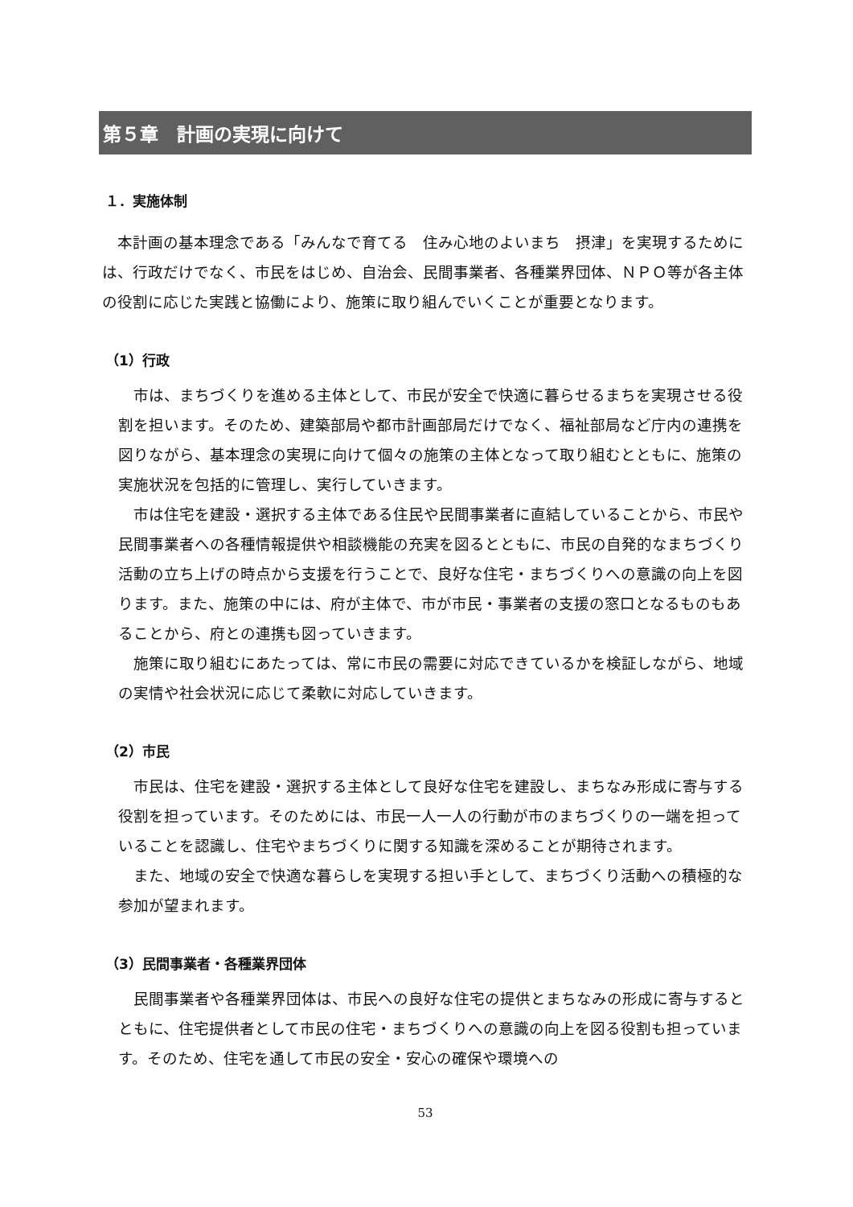第５章　計画の実現に向けて
１．実施体制
　本計画の基本理念である「みんなで育てる　住み心地のよいまち　摂津」を実現するためには、行政だけでなく、市民をはじめ、自治会、民間事業者、各種業界団体、ＮＰＯ等が各主体の役割に応じた実践と協働により、施策に取り組んでいくことが重要となります。
（1）行政
　市は、まちづくりを進める主体として、市民が安全で快適に暮らせるまちを実現させる役割を担います。そのため、建築部局や都市計画部局だけでなく、福祉部局など庁内の連携を図りながら、基本理念の実現に向けて個々の施策の主体となって取り組むとともに、施策の実施状況を包括的に管理し、実行していきます。
　市は住宅を建設・選択する主体である住民や民間事業者に直結していることから、市民や民間事業者への各種情報提供や相談機能の充実を図るとともに、市民の自発的なまちづくり活動の立ち上げの時点から支援を行うことで、良好な住宅・まちづくりへの意識の向上を図ります。また、施策の中には、府が主体で、市が市民・事業者の支援の窓口となるものもあることから、府との連携も図っていきます。
　施策に取り組むにあたっては、常に市民の需要に対応できているかを検証しながら、地域の実情や社会状況に応じて柔軟に対応していきます。
（2）市民
　市民は、住宅を建設・選択する主体として良好な住宅を建設し、まちなみ形成に寄与する役割を担っています。そのためには、市民一人一人の行動が市のまちづくりの一端を担っていることを認識し、住宅やまちづくりに関する知識を深めることが期待されます。
　また、地域の安全で快適な暮らしを実現する担い手として、まちづくり活動への積極的な参加が望まれます。
（3）民間事業者・各種業界団体
　民間事業者や各種業界団体は、市民への良好な住宅の提供とまちなみの形成に寄与するとともに、住宅提供者として市民の住宅・まちづくりへの意識の向上を図る役割も担っています。そのため、住宅を通して市民の安全・安心の確保や環境への
53